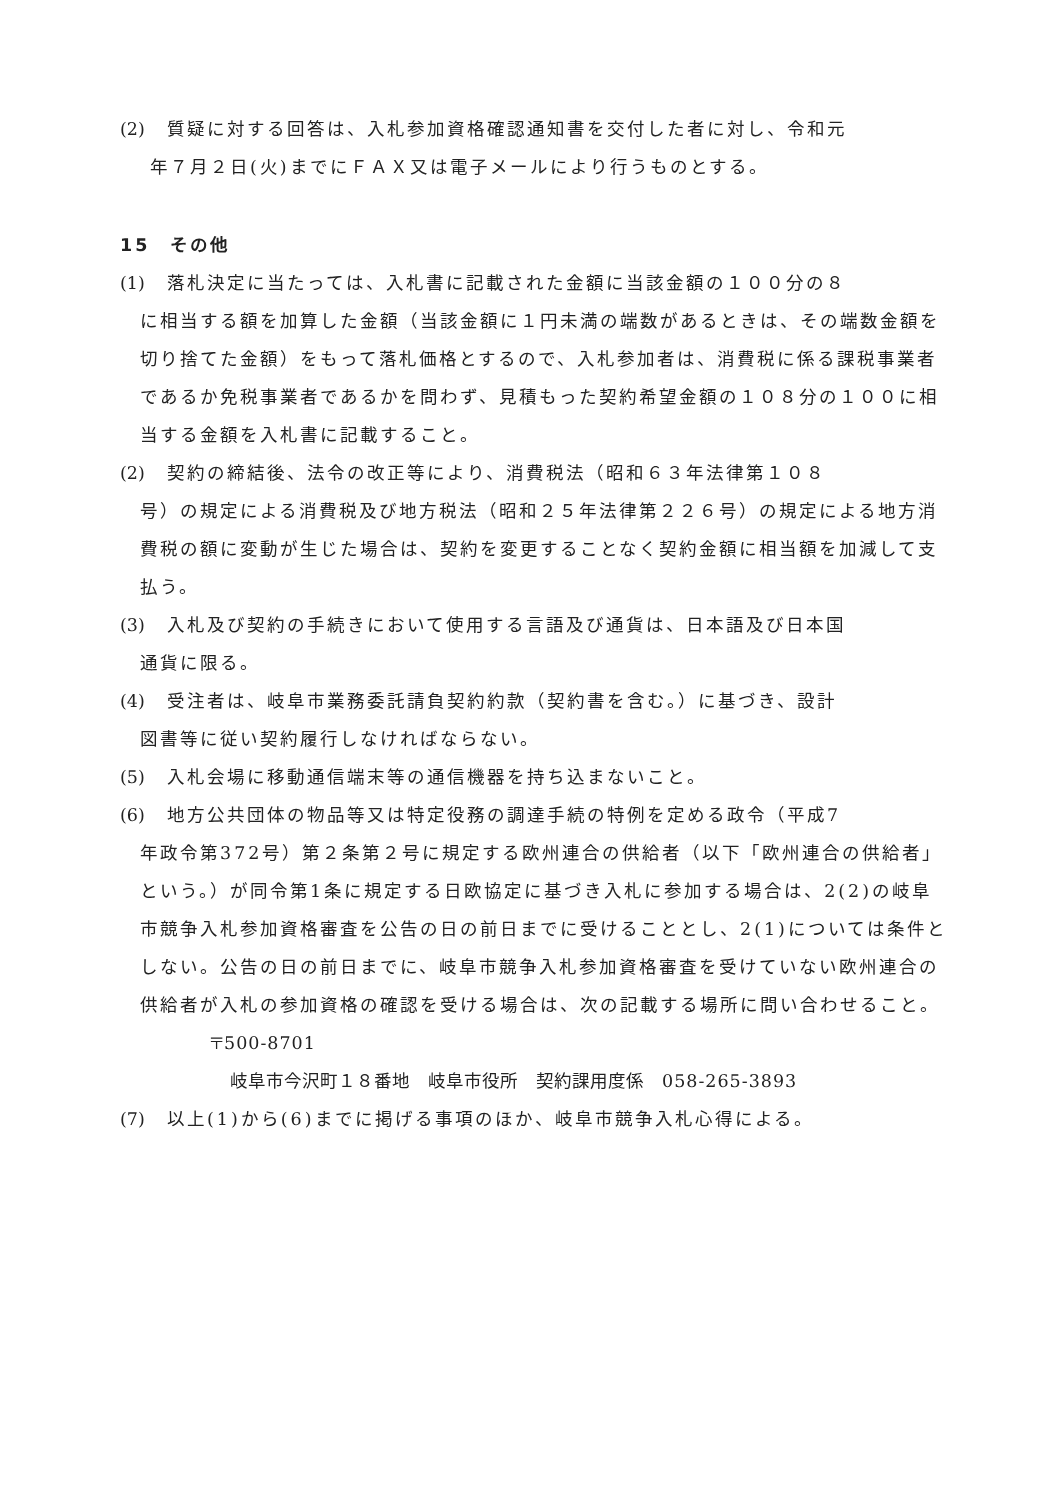(2) 質疑に対する回答は、入札参加資格確認通知書を交付した者に対し、令和元
年７月２日(火)までにＦＡＸ又は電子メールにより行うものとする。
15　その他
(1) 落札決定に当たっては、入札書に記載された金額に当該金額の１００分の８
に相当する額を加算した金額（当該金額に１円未満の端数があるときは、その端数金額を切り捨てた金額）をもって落札価格とするので、入札参加者は、消費税に係る課税事業者であるか免税事業者であるかを問わず、見積もった契約希望金額の１０８分の１００に相当する金額を入札書に記載すること。
(2) 契約の締結後、法令の改正等により、消費税法（昭和６３年法律第１０８
号）の規定による消費税及び地方税法（昭和２５年法律第２２６号）の規定による地方消費税の額に変動が生じた場合は、契約を変更することなく契約金額に相当額を加減して支払う。
(3) 入札及び契約の手続きにおいて使用する言語及び通貨は、日本語及び日本国
通貨に限る。
(4) 受注者は、岐阜市業務委託請負契約約款（契約書を含む。）に基づき、設計
図書等に従い契約履行しなければならない。
(5) 入札会場に移動通信端末等の通信機器を持ち込まないこと。
(6) 地方公共団体の物品等又は特定役務の調達手続の特例を定める政令（平成7
年政令第372号）第２条第２号に規定する欧州連合の供給者（以下「欧州連合の供給者」という。）が同令第1条に規定する日欧協定に基づき入札に参加する場合は、2(2)の岐阜市競争入札参加資格審査を公告の日の前日までに受けることとし、2(1)については条件としない。公告の日の前日までに、岐阜市競争入札参加資格審査を受けていない欧州連合の供給者が入札の参加資格の確認を受ける場合は、次の記載する場所に問い合わせること。
〒500-8701
岐阜市今沢町１８番地　岐阜市役所　契約課用度係　058-265-3893
(7) 以上(1)から(6)までに掲げる事項のほか、岐阜市競争入札心得による。